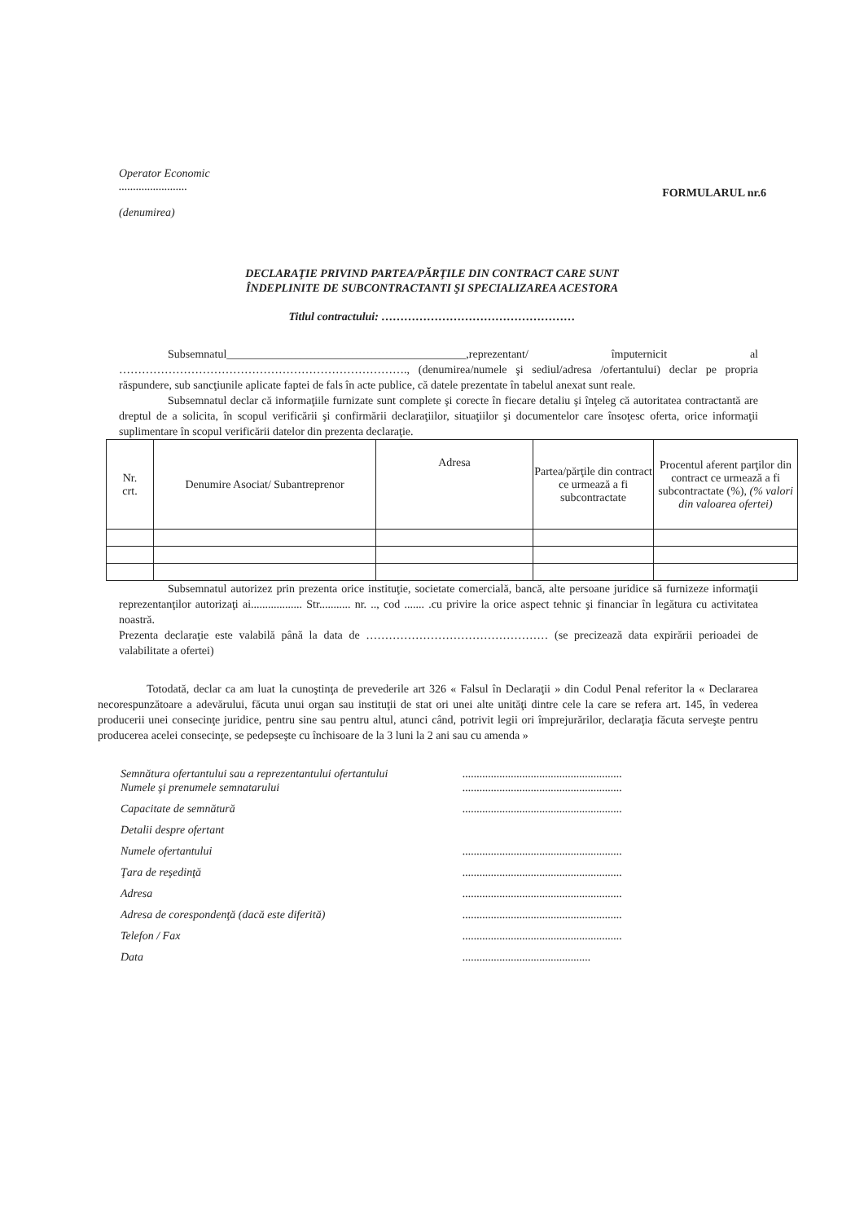Operator Economic
........................
(denumirea)
FORMULARUL nr.6
DECLARAŢIE PRIVIND PARTEA/PĂRŢILE DIN CONTRACT CARE SUNT
ÎNDEPLINITE DE SUBCONTRACTANTI ŞI SPECIALIZAREA ACESTORA
Titlul contractului: ……………………………………………
Subsemnatul__________________________________________,reprezentant/ împuternicit al …………………………………………………………………., (denumirea/numele şi sediul/adresa /ofertantului) declar pe propria răspundere, sub sancţiunile aplicate faptei de fals în acte publice, că datele prezentate în tabelul anexat sunt reale.
Subsemnatul declar că informaţiile furnizate sunt complete şi corecte în fiecare detaliu şi înţeleg că autoritatea contractantă are dreptul de a solicita, în scopul verificării şi confirmării declaraţiilor, situaţiilor şi documentelor care însoţesc oferta, orice informaţii suplimentare în scopul verificării datelor din prezenta declaraţie.
| Nr. crt. | Denumire Asociat/ Subantreprenor | Adresa | Partea/părţile din contract ce urmează a fi subcontractate | Procentul aferent parţilor din contract ce urmează a fi subcontractate (%), (% valori din valoarea ofertei) |
| --- | --- | --- | --- | --- |
Subsemnatul autorizez prin prezenta orice instituţie, societate comercială, bancă, alte persoane juridice să furnizeze informaţii reprezentanţilor autorizaţi ai.................. Str........... nr. .., cod ....... .cu privire la orice aspect tehnic şi financiar în legătura cu activitatea noastră.
Prezenta declaraţie este valabilă până la data de ………………………………………… (se precizează data expirării perioadei de valabilitate a ofertei)
Totodată, declar ca am luat la cunoştinţa de prevederile art 326 « Falsul în Declaraţii » din Codul Penal referitor la « Declararea necorespunzătoare a adevărului, făcuta unui organ sau instituţii de stat ori unei alte unităţi dintre cele la care se refera art. 145, în vederea producerii unei consecinţe juridice, pentru sine sau pentru altul, atunci când, potrivit legii ori împrejurărilor, declaraţia făcuta serveşte pentru producerea acelei consecinţe, se pedepseşte cu închisoare de la 3 luni la 2 ani sau cu amenda »
Semnătura ofertantului sau a reprezentantului ofertantului........................................................
Numele şi prenumele semnatarului........................................................
Capacitate de semnătură........................................................
Detalii despre ofertant
Numele ofertantului........................................................
Ţara de reşedinţă........................................................
Adresa........................................................
Adresa de corespondenţă (dacă este diferită)........................................................
Telefon / Fax........................................................
Data.............................................